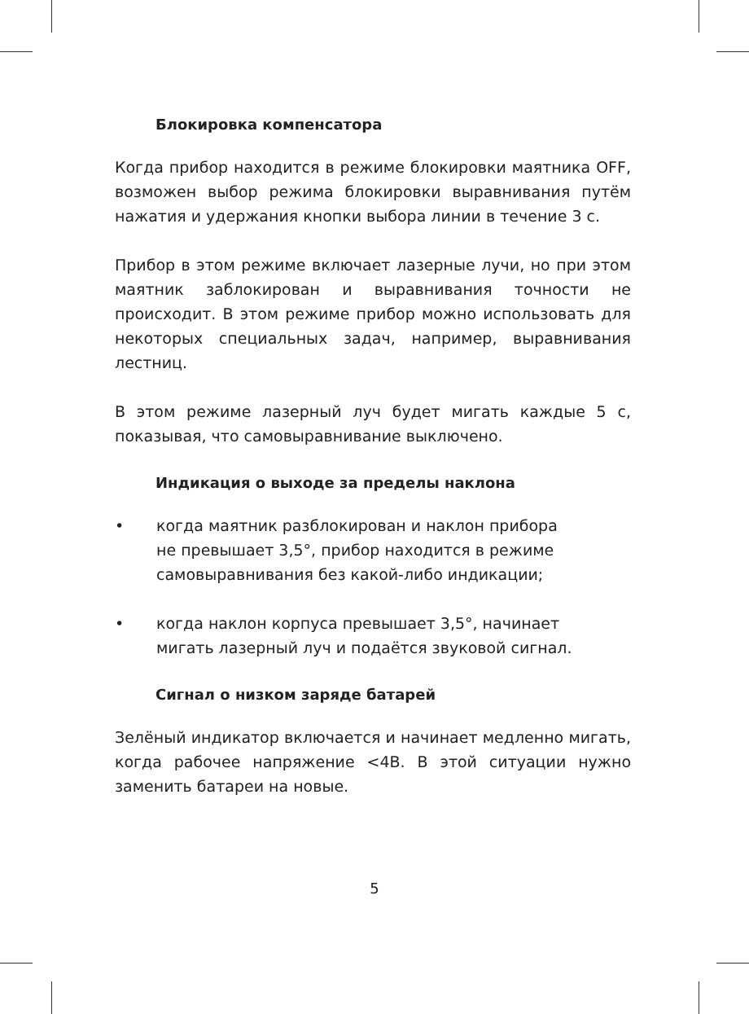Блокировка компенсатора
Когда прибор находится в режиме блокировки маятника OFF, возможен выбор режима блокировки выравнивания путём нажатия и удержания кнопки выбора линии в течение 3 с.
Прибор в этом режиме включает лазерные лучи, но при этом маятник заблокирован и выравнивания точности не происходит. В этом режиме прибор можно использовать для некоторых специальных задач, например, выравнивания лестниц.
В этом режиме лазерный луч будет мигать каждые 5 с, показывая, что самовыравнивание выключено.
Индикация о выходе за пределы наклона
• когда маятник разблокирован и наклон прибора
не превышает 3,5°, прибор находится в режиме
самовыравнивания без какой-либо индикации;
• когда наклон корпуса превышает 3,5°, начинает
мигать лазерный луч и подаётся звуковой сигнал.
Сигнал о низком заряде батарей
Зелёный индикатор включается и начинает медленно мигать, когда рабочее напряжение <4В. В этой ситуации нужно заменить батареи на новые.
5